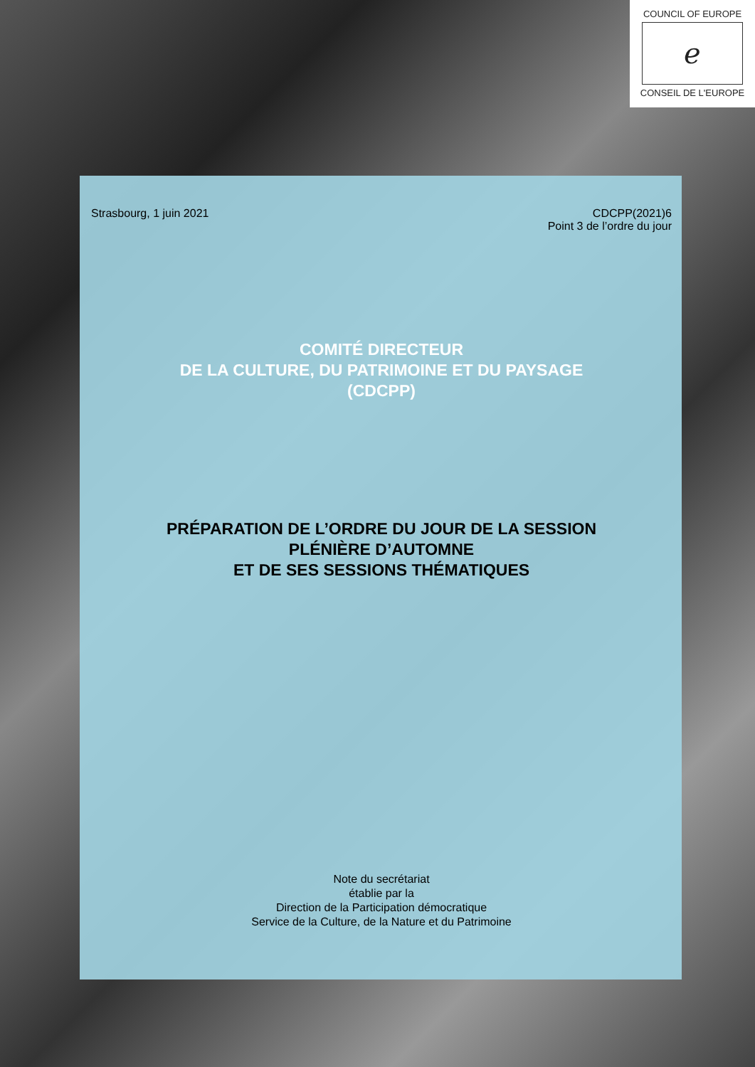COUNCIL OF EUROPE
ℯ
CONSEIL DE L'EUROPE
Strasbourg, 1 juin 2021 CDCPP(2021)6
Point 3 de l’ordre du jour
COMITÉ DIRECTEUR
DE LA CULTURE, DU PATRIMOINE ET DU PAYSAGE
(CDCPP)
PRÉPARATION DE L’ORDRE DU JOUR DE LA SESSION
PLÉNIÈRE D’AUTOMNE
ET DE SES SESSIONS THÉMATIQUES
Note du secrétariat
établie par la
Direction de la Participation démocratique
Service de la Culture, de la Nature et du Patrimoine